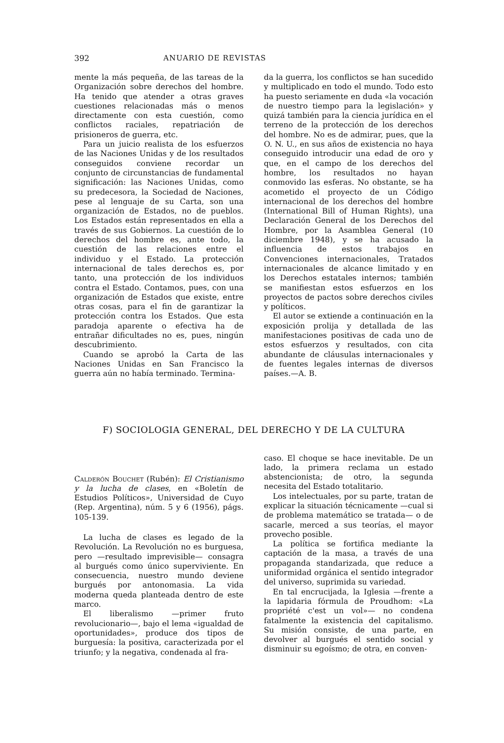392 ANUARIO DE REVISTAS
mente la más pequeña, de las tareas de la Organización sobre derechos del hombre. Ha tenido que atender a otras graves cuestiones relacionadas más o menos directamente con esta cuestión, como conflictos raciales, repatriación de prisioneros de guerra, etc.
Para un juicio realista de los esfuerzos de las Naciones Unidas y de los resultados conseguidos conviene recordar un conjunto de circunstancias de fundamental significación: las Naciones Unidas, como su predecesora, la Sociedad de Naciones, pese al lenguaje de su Carta, son una organización de Estados, no de pueblos. Los Estados están representados en ella a través de sus Gobiernos. La cuestión de lo derechos del hombre es, ante todo, la cuestión de las relaciones entre el individuo y el Estado. La protección internacional de tales derechos es, por tanto, una protección de los individuos contra el Estado. Contamos, pues, con una organización de Estados que existe, entre otras cosas, para el fin de garantizar la protección contra los Estados. Que esta paradoja aparente o efectiva ha de entrañar dificultades no es, pues, ningún descubrimiento.
Cuando se aprobó la Carta de las Naciones Unidas en San Francisco la guerra aún no había terminado. Termina-
da la guerra, los conflictos se han sucedido y multiplicado en todo el mundo. Todo esto ha puesto seriamente en duda «la vocación de nuestro tiempo para la legislación» y quizá también para la ciencia jurídica en el terreno de la protección de los derechos del hombre. No es de admirar, pues, que la O. N. U., en sus años de existencia no haya conseguido introducir una edad de oro y que, en el campo de los derechos del hombre, los resultados no hayan conmovido las esferas. No obstante, se ha acometido el proyecto de un Código internacional de los derechos del hombre (International Bill of Human Rights), una Declaración General de los Derechos del Hombre, por la Asamblea General (10 diciembre 1948), y se ha acusado la influencia de estos trabajos en Convenciones internacionales, Tratados internacionales de alcance limitado y en los Derechos estatales internos; también se manifiestan estos esfuerzos en los proyectos de pactos sobre derechos civiles y políticos.
El autor se extiende a continuación en la exposición prolija y detallada de las manifestaciones positivas de cada uno de estos esfuerzos y resultados, con cita abundante de cláusulas internacionales y de fuentes legales internas de diversos países.—A. B.
F) SOCIOLOGIA GENERAL, DEL DERECHO Y DE LA CULTURA
Calderón Bouchet (Rubén): El Cristianismo y la lucha de clases, en «Boletín de Estudios Políticos», Universidad de Cuyo (Rep. Argentina), núm. 5 y 6 (1956), págs. 105-139.
La lucha de clases es legado de la Revolución. La Revolución no es burguesa, pero —resultado imprevisible— consagra al burgués como único superviviente. En consecuencia, nuestro mundo deviene burgués por antonomasia. La vida moderna queda planteada dentro de este marco.
El liberalismo —primer fruto revolucionario—, bajo el lema «igualdad de oportunidades», produce dos tipos de burguesía: la positiva, caracterizada por el triunfo; y la negativa, condenada al fra-
caso. El choque se hace inevitable. De un lado, la primera reclama un estado abstencionista; de otro, la segunda necesita del Estado totalitario.
Los intelectuales, por su parte, tratan de explicar la situación técnicamente —cual si de problema matemático se tratada— o de sacarle, merced a sus teorías, el mayor provecho posible.
La política se fortifica mediante la captación de la masa, a través de una propaganda standarizada, que reduce a uniformidad orgánica el sentido integrador del universo, suprimida su variedad.
En tal encrucijada, la Iglesia —frente a la lapidaria fórmula de Proudhom: «La propriété c'est un vol»— no condena fatalmente la existencia del capitalismo. Su misión consiste, de una parte, en devolver al burgués el sentido social y disminuir su egoísmo; de otra, en conven-